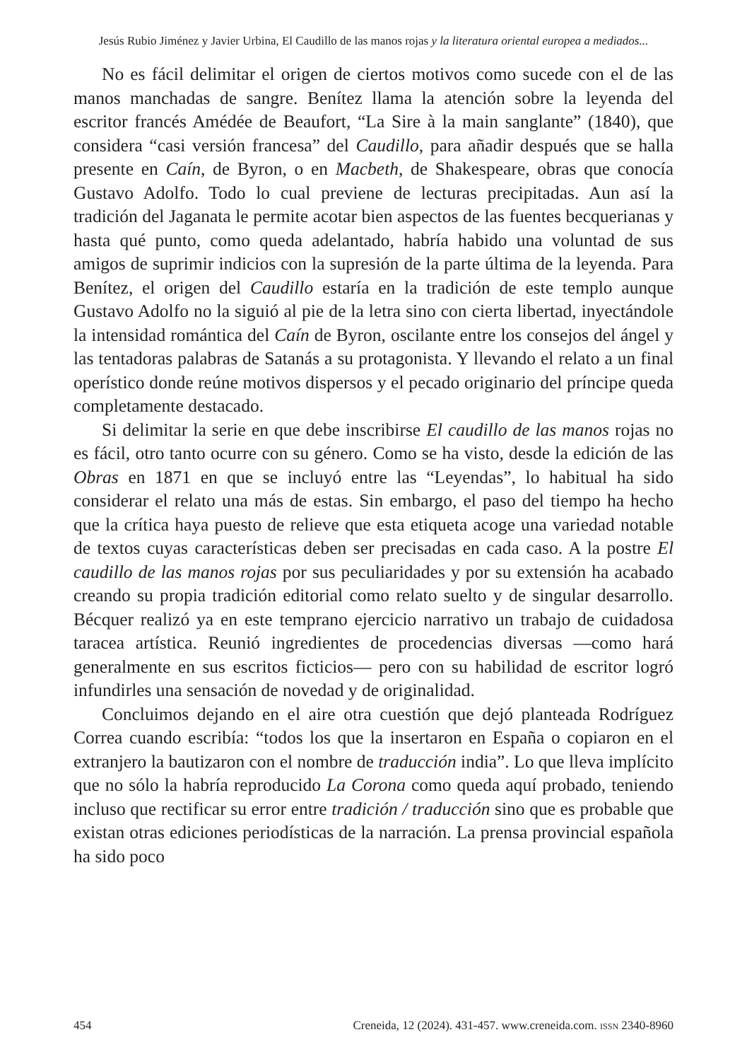Jesús Rubio Jiménez y Javier Urbina, El Caudillo de las manos rojas y la literatura oriental europea a mediados...
No es fácil delimitar el origen de ciertos motivos como sucede con el de las manos manchadas de sangre. Benítez llama la atención sobre la leyenda del escritor francés Amédée de Beaufort, “La Sire à la main sanglante” (1840), que considera “casi versión francesa” del Caudillo, para añadir después que se halla presente en Caín, de Byron, o en Macbeth, de Shakespeare, obras que conocía Gustavo Adolfo. Todo lo cual previene de lecturas precipitadas. Aun así la tradición del Jaganata le permite acotar bien aspectos de las fuentes becquerianas y hasta qué punto, como queda adelantado, habría habido una voluntad de sus amigos de suprimir indicios con la supresión de la parte última de la leyenda. Para Benítez, el origen del Caudillo estaría en la tradición de este templo aunque Gustavo Adolfo no la siguió al pie de la letra sino con cierta libertad, inyectándole la intensidad romántica del Caín de Byron, oscilante entre los consejos del ángel y las tentadoras palabras de Satanás a su protagonista. Y llevando el relato a un final operístico donde reúne motivos dispersos y el pecado originario del príncipe queda completamente destacado.
Si delimitar la serie en que debe inscribirse El caudillo de las manos rojas no es fácil, otro tanto ocurre con su género. Como se ha visto, desde la edición de las Obras en 1871 en que se incluyó entre las “Leyendas”, lo habitual ha sido considerar el relato una más de estas. Sin embargo, el paso del tiempo ha hecho que la crítica haya puesto de relieve que esta etiqueta acoge una variedad notable de textos cuyas características deben ser precisadas en cada caso. A la postre El caudillo de las manos rojas por sus peculiaridades y por su extensión ha acabado creando su propia tradición editorial como relato suelto y de singular desarrollo. Bécquer realizó ya en este temprano ejercicio narrativo un trabajo de cuidadosa taracea artística. Reunió ingredientes de procedencias diversas —como hará generalmente en sus escritos ficticios— pero con su habilidad de escritor logró infundirles una sensación de novedad y de originalidad.
Concluimos dejando en el aire otra cuestión que dejó planteada Rodríguez Correa cuando escribía: “todos los que la insertaron en España o copiaron en el extranjero la bautizaron con el nombre de traducción india”. Lo que lleva implícito que no sólo la habría reproducido La Corona como queda aquí probado, teniendo incluso que rectificar su error entre tradición / traducción sino que es probable que existan otras ediciones periodísticas de la narración. La prensa provincial española ha sido poco
454 Creneida, 12 (2024). 431-457. www.creneida.com. ISSN 2340-8960